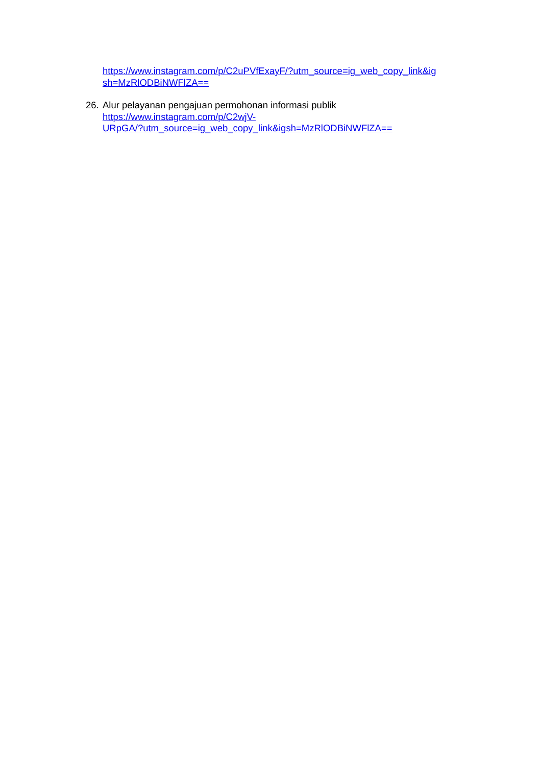https://www.instagram.com/p/C2uPVfExayF/?utm_source=ig_web_copy_link&ig
sh=MzRlODBiNWFlZA==
26.
Alur pelayanan pengajuan permohonan informasi publik
https://www.instagram.com/p/C2wjV-
URpGA/?utm_source=ig_web_copy_link&igsh=MzRlODBiNWFlZA==